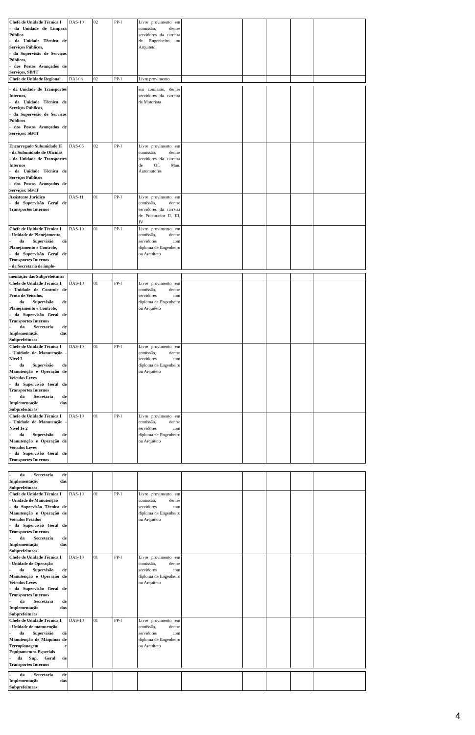| Chefe de Unidade Técnica I - da Unidade de Limpeza Pública - da Unidade Técnica de Serviços Públicos, - da Supervisão de Serviços Públicos, - dos Postos Avançados de Serviços, SB/IT | DAS-10 | 02 | PP-I | Livre provimento em comissão, dentre servidores da carreira de Engenheiro ou Arquiteto | | | | | |
| Chefe de Unidade Regional | DAI-08 | 02 | PP-I | Livre provimento | | | | | |
| - da Unidade de Transportes Internos, - da Unidade Técnica de Serviços Públicos, - da Supervisão de Serviços Públicos - dos Postos Avançados de Serviços: SB/IT | | | | em comissão, dentre servidores da carreira de Motorista | | | | | |
| Encarregado Subunidade II - da Subunidade de Oficinas - da Unidade de Transportes Internos - da Unidade Técnica de Serviços Públicos - dos Postos Avançados de Serviços: SB/IT | DAS-06 | 02 | PP-I | Livre provimento em comissão, dentre servidores da carreira de Of. Man. Automotores | | | | | |
| Assistente Jurídico - da Supervisão Geral de Transportes Internos | DAS-11 | 01 | PP-I | Livre provimento em comissão, dentre servidores da carreira de Procurador II, III, IV | | | | | |
| Chefe de Unidade Técnica I - Unidade de Planejamento, - da Supervisão de Planejamento e Controle, - da Supervisão Geral de Transportes Internos - da Secretaria de imple- | DAS-10 | 01 | PP-I | Livre provimento em comissão, dentre servidores com diploma de Engenheiro ou Arquiteto | | | | | |
| mentação das Subprefeituras | | | | | | | | | |
| Chefe de Unidade Técnica I - Unidade de Controle de Frota de Veículos, - da Supervisão de Planejamento e Controle, - da Supervisão Geral de Transportes Internos - da Secretaria de Implementação das Subprefeituras | DAS-10 | 01 | PP-I | Livre provimento em comissão, dentre servidores com diploma de Engenheiro ou Arquiteto | | | | | |
| Chefe de Unidade Técnica I - Unidade de Manutenção - Nível 3 - da Supervisão de Manutenção e Operação de Veículos Leves - da Supervisão Geral de Transportes Internos - da Secretaria de Implementação das Subprefeituras | DAS-10 | 01 | PP-I | Livre provimento em comissão, dentre servidores com diploma de Engenheiro ou Arquiteto | | | | | |
| Chefe de Unidade Técnica I - Unidade de Manutenção - Nível 1e 2 - da Supervisão de Manutenção e Operação de Veículos Leves - da Supervisão Geral de Transportes Internos | DAS-10 | 01 | PP-I | Livre provimento em comissão, dentre servidores com diploma de Engenheiro ou Arquiteto | | | | | |
| - da Secretaria de Implementação das Subprefeituras | | | | | | | | | |
| Chefe de Unidade Técnica I - Unidade de Manutenção - da Supervisão Técnica de Manutenção e Operação de Veículos Pesados - da Supervisão Geral de Transportes Internos - da Secretaria de Implementação das Subprefeituras | DAS-10 | 01 | PP-I | Livre provimento em comissão, dentre servidores com diploma de Engenheiro ou Arquiteto | | | | | |
| Chefe de Unidade Técnica I - Unidade de Operação - da Supervisão de Manutenção e Operação de Veículos Leves - da Supervisão Geral de Transportes Internos - da Secretaria de Implementação das Subprefeituras | DAS-10 | 01 | PP-I | Livre provimento em comissão, dentre servidores com diploma de Engenheiro ou Arquiteto | | | | | |
| Chefe de Unidade Técnica I - Unidade de manutenção - da Supervisão de Manutenção de Máquinas de Terraplanagem e Equipamentos Especiais - da Sup. Geral de Transportes Internos | DAS-10 | 01 | PP-I | Livre provimento em comissão, dentre servidores com diploma de Engenheiro ou Arquiteto | | | | | |
| - da Secretaria de Implementação das Subprefeituras | | | | | | | | | |
4